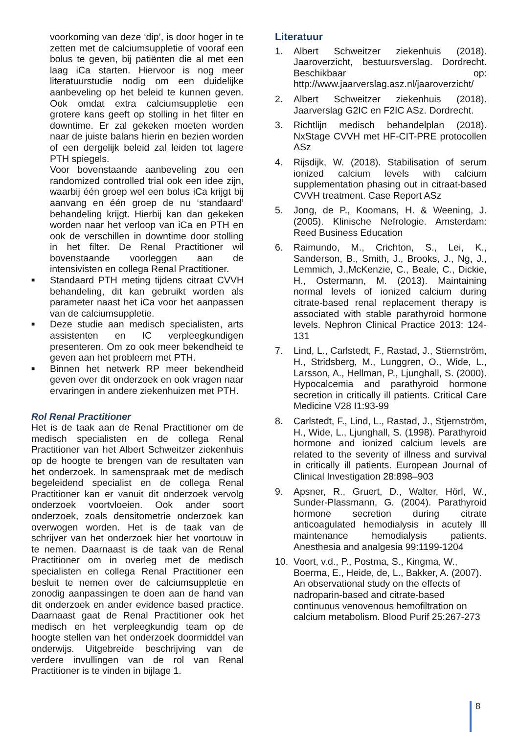voorkoming van deze ‘dip’, is door hoger in te zetten met de calciumsuppletie of vooraf een bolus te geven, bij patiënten die al met een laag iCa starten. Hiervoor is nog meer literatuurstudie nodig om een duidelijke aanbeveling op het beleid te kunnen geven. Ook omdat extra calciumsuppletie een grotere kans geeft op stolling in het filter en downtime. Er zal gekeken moeten worden naar de juiste balans hierin en bezien worden of een dergelijk beleid zal leiden tot lagere PTH spiegels.
Voor bovenstaande aanbeveling zou een randomized controlled trial ook een idee zijn, waarbij één groep wel een bolus iCa krijgt bij aanvang en één groep de nu ‘standaard’ behandeling krijgt. Hierbij kan dan gekeken worden naar het verloop van iCa en PTH en ook de verschillen in downtime door stolling in het filter. De Renal Practitioner wil bovenstaande voorleggen aan de intensivisten en collega Renal Practitioner.
■ Standaard PTH meting tijdens citraat CVVH behandeling, dit kan gebruikt worden als parameter naast het iCa voor het aanpassen van de calciumsuppletie.
■ Deze studie aan medisch specialisten, arts assistenten en IC verpleegkundigen presenteren. Om zo ook meer bekendheid te geven aan het probleem met PTH.
■ Binnen het netwerk RP meer bekendheid geven over dit onderzoek en ook vragen naar ervaringen in andere ziekenhuizen met PTH.
Rol Renal Practitioner
Het is de taak aan de Renal Practitioner om de medisch specialisten en de collega Renal Practitioner van het Albert Schweitzer ziekenhuis op de hoogte te brengen van de resultaten van het onderzoek. In samenspraak met de medisch begeleidend specialist en de collega Renal Practitioner kan er vanuit dit onderzoek vervolg onderzoek voortvloeien. Ook ander soort onderzoek, zoals densitometrie onderzoek kan overwogen worden. Het is de taak van de schrijver van het onderzoek hier het voortouw in te nemen. Daarnaast is de taak van de Renal Practitioner om in overleg met de medisch specialisten en collega Renal Practitioner een besluit te nemen over de calciumsuppletie en zonodig aanpassingen te doen aan de hand van dit onderzoek en ander evidence based practice. Daarnaast gaat de Renal Practitioner ook het medisch en het verpleegkundig team op de hoogte stellen van het onderzoek doormiddel van onderwijs. Uitgebreide beschrijving van de verdere invullingen van de rol van Renal Practitioner is te vinden in bijlage 1.
Literatuur
1. Albert Schweitzer ziekenhuis (2018). Jaaroverzicht, bestuursverslag. Dordrecht. Beschikbaar op: http://www.jaarverslag.asz.nl/jaaroverzicht/
2. Albert Schweitzer ziekenhuis (2018). Jaarverslag G2IC en F2IC ASz. Dordrecht.
3. Richtlijn medisch behandelplan (2018). NxStage CVVH met HF-CIT-PRE protocollen ASz
4. Rijsdijk, W. (2018). Stabilisation of serum ionized calcium levels with calcium supplementation phasing out in citraat-based CVVH treatment. Case Report ASz
5. Jong, de P., Koomans, H. & Weening, J. (2005). Klinische Nefrologie. Amsterdam: Reed Business Education
6. Raimundo, M., Crichton, S., Lei, K., Sanderson, B., Smith, J., Brooks, J., Ng, J., Lemmich, J.,McKenzie, C., Beale, C., Dickie, H., Ostermann, M. (2013). Maintaining normal levels of ionized calcium during citrate-based renal replacement therapy is associated with stable parathyroid hormone levels. Nephron Clinical Practice 2013: 124-131
7. Lind, L., Carlstedt, F., Rastad, J., Stiernström, H., Stridsberg, M., Lunggren, O., Wide, L., Larsson, A., Hellman, P., Ljunghall, S. (2000). Hypocalcemia and parathyroid hormone secretion in critically ill patients. Critical Care Medicine V28 I1:93-99
8. Carlstedt, F., Lind, L., Rastad, J., Stjernström, H., Wide, L., Ljunghall, S. (1998). Parathyroid hormone and ionized calcium levels are related to the severity of illness and survival in critically ill patients. European Journal of Clinical Investigation 28:898–903
9. Apsner, R., Gruert, D., Walter, Hörl, W., Sunder-Plassmann, G. (2004). Parathyroid hormone secretion during citrate anticoagulated hemodialysis in acutely Ill maintenance hemodialysis patients. Anesthesia and analgesia 99:1199-1204
10. Voort, v.d., P., Postma, S., Kingma, W., Boerma, E., Heide, de, L., Bakker, A. (2007). An observational study on the effects of nadroparin-based and citrate-based continuous venovenous hemofiltration on calcium metabolism. Blood Purif 25:267-273
8